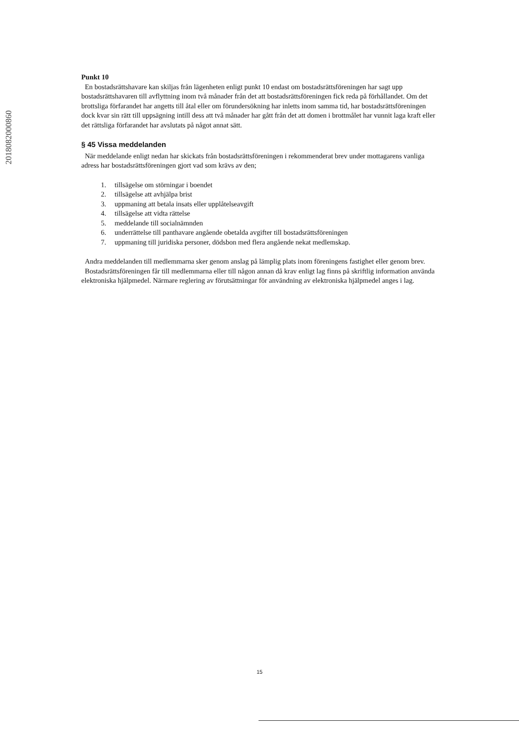2018082000860
Punkt 10
En bostadsrättshavare kan skiljas från lägenheten enligt punkt 10 endast om bostadsrättsföreningen har sagt upp bostadsrättshavaren till avflyttning inom två månader från det att bostadsrättsföreningen fick reda på förhållandet. Om det brottsliga förfarandet har angetts till åtal eller om förundersökning har inletts inom samma tid, har bostadsrättsföreningen dock kvar sin rätt till uppsägning intill dess att två månader har gått från det att domen i brottmålet har vunnit laga kraft eller det rättsliga förfarandet har avslutats på något annat sätt.
§ 45 Vissa meddelanden
När meddelande enligt nedan har skickats från bostadsrättsföreningen i rekommenderat brev under mottagarens vanliga adress har bostadsrättsföreningen gjort vad som krävs av den;
1. tillsägelse om störningar i boendet
2. tillsägelse att avhjälpa brist
3. uppmaning att betala insats eller upplåtelseavgift
4. tillsägelse att vidta rättelse
5. meddelande till socialnämnden
6. underrättelse till panthavare angående obetalda avgifter till bostadsrättsföreningen
7. uppmaning till juridiska personer, dödsbon med flera angående nekat medlemskap.
Andra meddelanden till medlemmarna sker genom anslag på lämplig plats inom föreningens fastighet eller genom brev.
Bostadsrättsföreningen får till medlemmarna eller till någon annan då krav enligt lag finns på skriftlig information använda elektroniska hjälpmedel. Närmare reglering av förutsättningar för användning av elektroniska hjälpmedel anges i lag.
15